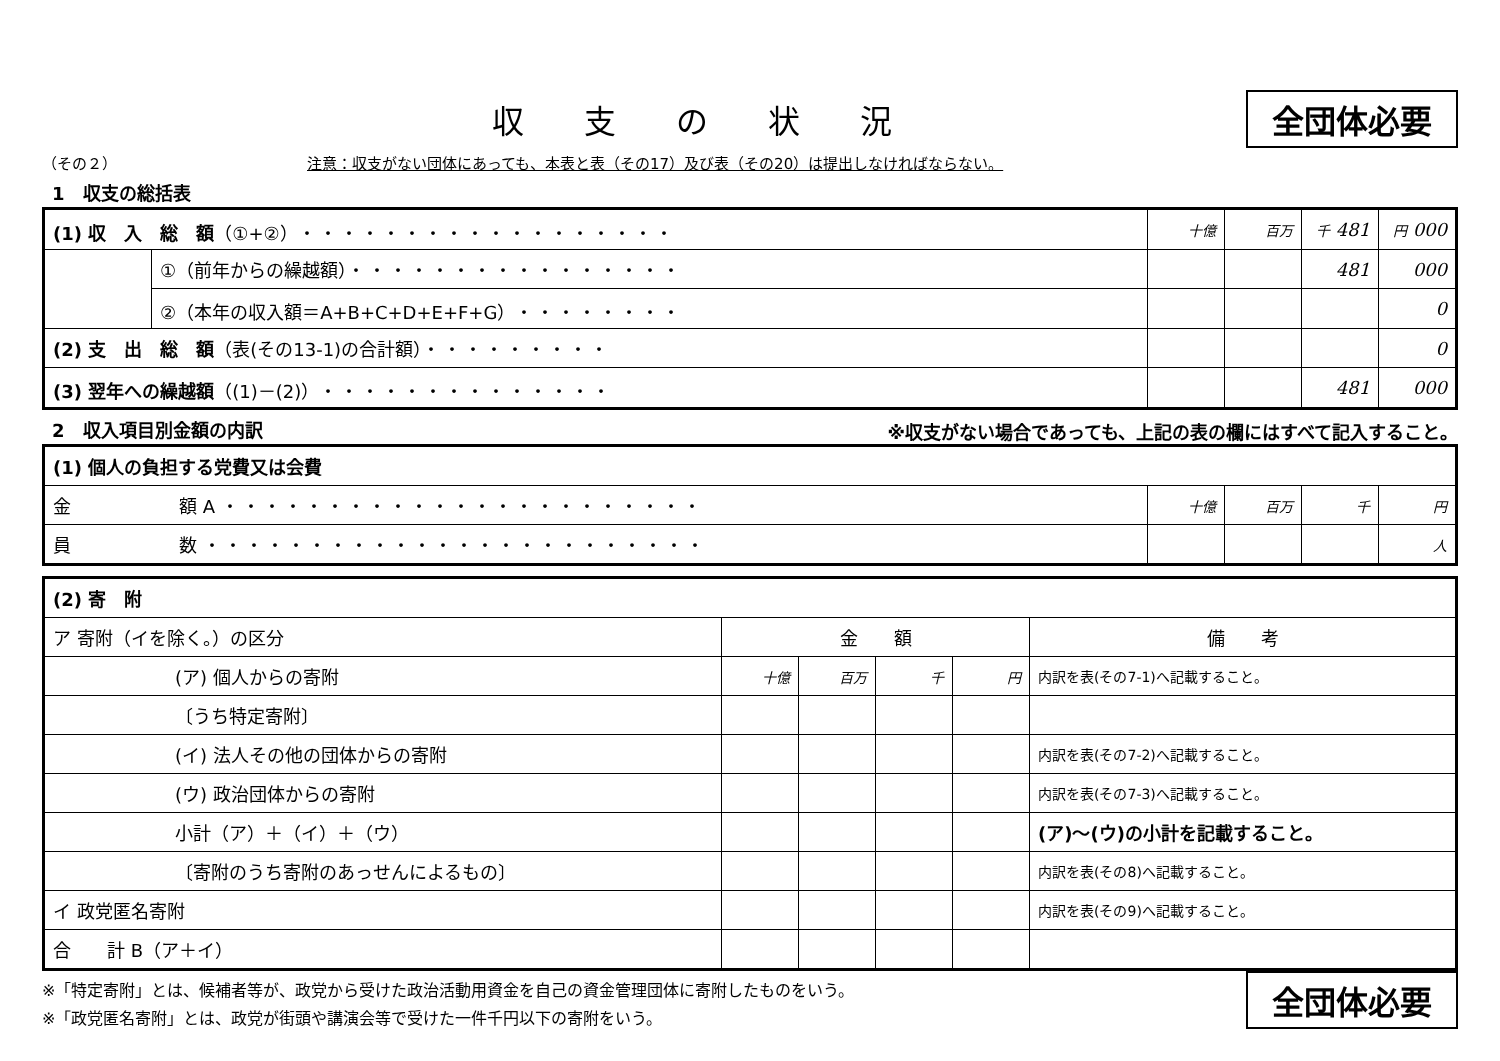収支の状況
全団体必要
（その２） 注意：収支がない団体にあっても、本表と表（その17）及び表（その20）は提出しなければならない。
1　収支の総括表
| (1) 収 入 総 額 （①+②） ・・・・・・・・・・・・・・・・・・ | | 十億 | 百万 | 千 481 | 円 000 |
| | ①（前年からの繰越額） ・・・・・・・・・・・・・・・・ | | | 481 | 000 |
| | ②（本年の収入額＝A+B+C+D+E+F+G） ・・・・・・・・ | | | | 0 |
| (2) 支 出 総 額 （表(その13-1)の合計額） ・・・・・・・・・ | | | | | 0 |
| (3) 翌年への繰越額 （(1)－(2)） ・・・・・・・・・・・・・・ | | | | 481 | 000 |
2　収入項目別金額の内訳
※収支がない場合であっても、上記の表の欄にはすべて記入すること。
| (1) 個人の負担する党費又は会費 | | | | |
| 金 額 A ・・・・・・・・・・・・・・・・・・・・・・・ | 十億 | 百万 | 千 | 円 |
| 員 数 ・・・・・・・・・・・・・・・・・・・・・・・・ | | | | 人 |
| (2) 寄 附 | | | | | |
| ア 寄附（イを除く。）の区分 | 金 額 | | | | 備 考 |
| (ア) 個人からの寄附 | 十億 | 百万 | 千 | 円 | 内訳を表(その7-1)へ記載すること。 |
| 〔うち特定寄附〕 | | | | | |
| (イ) 法人その他の団体からの寄附 | | | | | 内訳を表(その7-2)へ記載すること。 |
| (ウ) 政治団体からの寄附 | | | | | 内訳を表(その7-3)へ記載すること。 |
| 小計（ア）＋（イ）＋（ウ） | | | | | (ア)～(ウ)の小計を記載すること。 |
| 〔寄附のうち寄附のあっせんによるもの〕 | | | | | 内訳を表(その8)へ記載すること。 |
| イ 政党匿名寄附 | | | | | 内訳を表(その9)へ記載すること。 |
| 合 計 B（ア＋イ） | | | | | |
※「特定寄附」とは、候補者等が、政党から受けた政治活動用資金を自己の資金管理団体に寄附したものをいう。
※「政党匿名寄附」とは、政党が街頭や講演会等で受けた一件千円以下の寄附をいう。
全団体必要